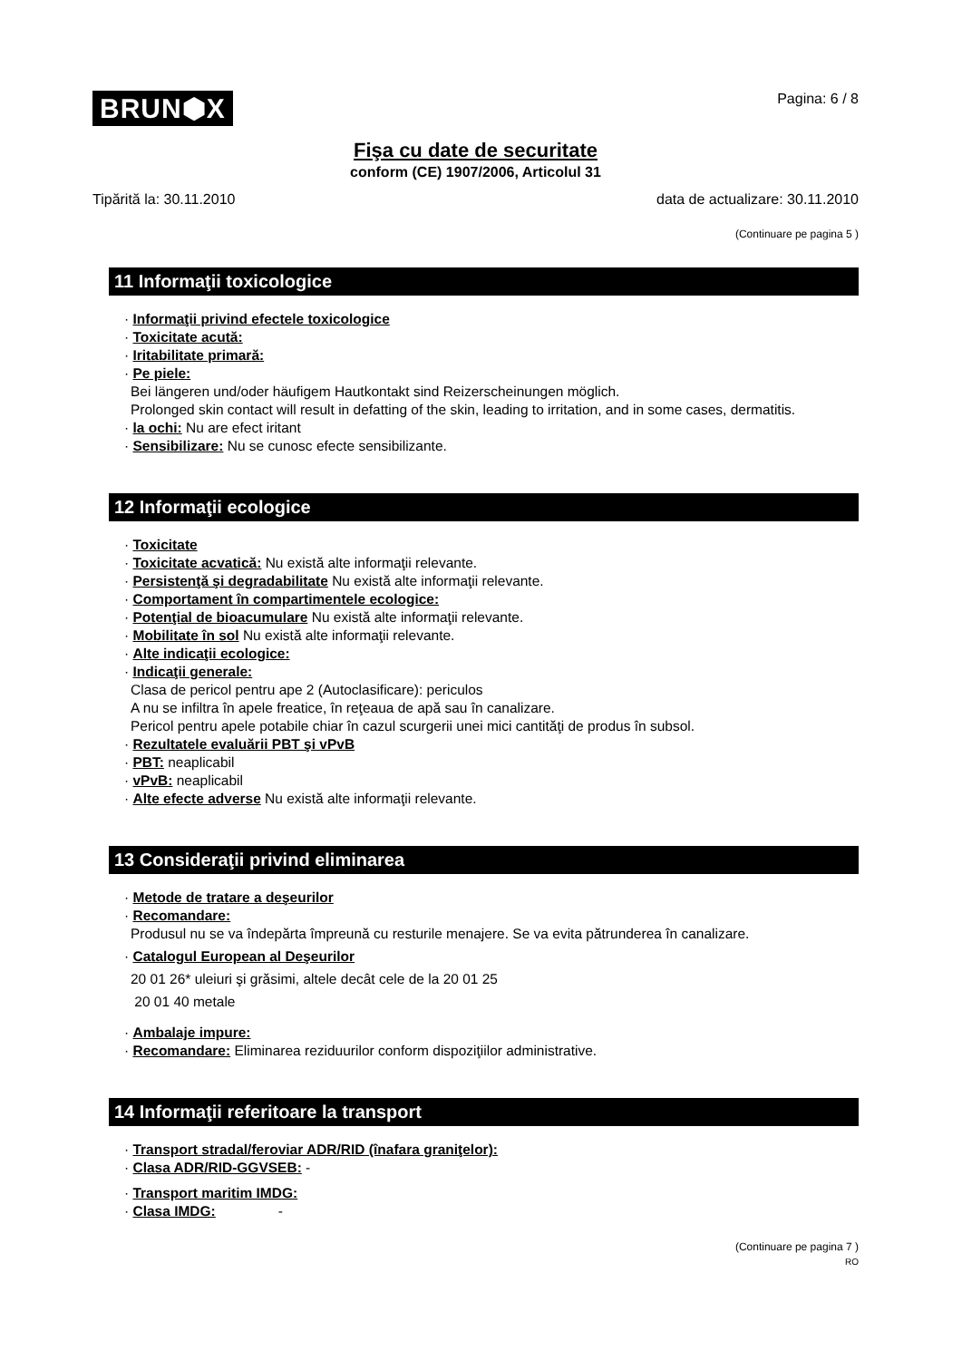BRUN⬢X Pagina: 6 / 8
Fişa cu date de securitate
conform (CE) 1907/2006, Articolul 31
Tipărită la: 30.11.2010 data de actualizare: 30.11.2010
(Continuare pe pagina 5 )
11 Informaţii toxicologice
· Informaţii privind efectele toxicologice
· Toxicitate acută:
· Iritabilitate primară:
· Pe piele:
Bei längeren und/oder häufigem Hautkontakt sind Reizerscheinungen möglich.
Prolonged skin contact will result in defatting of the skin, leading to irritation, and in some cases, dermatitis.
· la ochi: Nu are efect iritant
· Sensibilizare: Nu se cunosc efecte sensibilizante.
12 Informaţii ecologice
· Toxicitate
· Toxicitate acvatică: Nu există alte informaţii relevante.
· Persistenţă şi degradabilitate Nu există alte informaţii relevante.
· Comportament în compartimentele ecologice:
· Potenţial de bioacumulare Nu există alte informaţii relevante.
· Mobilitate în sol Nu există alte informaţii relevante.
· Alte indicaţii ecologice:
· Indicaţii generale:
Clasa de pericol pentru ape 2 (Autoclasificare): periculos
A nu se infiltra în apele freatice, în reţeaua de apă sau în canalizare.
Pericol pentru apele potabile chiar în cazul scurgerii unei mici cantităţi de produs în subsol.
· Rezultatele evaluării PBT şi vPvB
· PBT: neaplicabil
· vPvB: neaplicabil
· Alte efecte adverse Nu există alte informaţii relevante.
13 Consideraţii privind eliminarea
· Metode de tratare a deşeurilor
· Recomandare:
Produsul nu se va îndepărta împreună cu resturile menajere. Se va evita pătrunderea în canalizare.
· Catalogul European al Deşeurilor
20 01 26* uleiuri şi grăsimi, altele decât cele de la 20 01 25
20 01 40 metale
· Ambalaje impure:
· Recomandare: Eliminarea reziduurilor conform dispoziţiilor administrative.
14 Informaţii referitoare la transport
· Transport stradal/feroviar ADR/RID (înafara graniţelor):
· Clasa ADR/RID-GGVSEB: -
· Transport maritim IMDG:
· Clasa IMDG: -
(Continuare pe pagina 7 )
RO